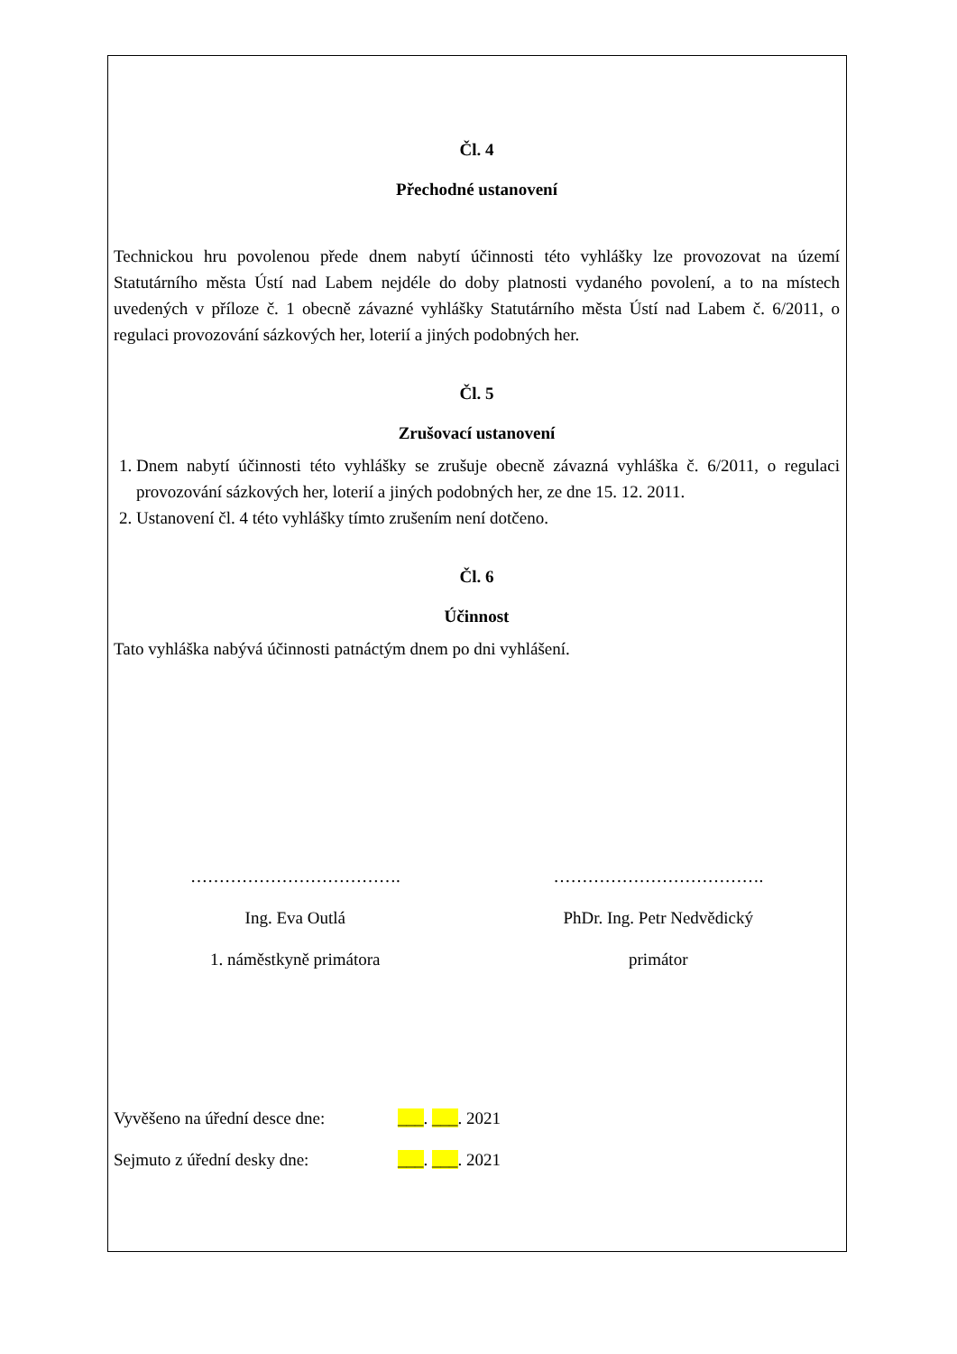Čl. 4
Přechodné ustanovení
Technickou hru povolenou přede dnem nabytí účinnosti této vyhlášky lze provozovat na území Statutárního města Ústí nad Labem nejdéle do doby platnosti vydaného povolení, a to na místech uvedených v příloze č. 1 obecně závazné vyhlášky Statutárního města Ústí nad Labem č. 6/2011, o regulaci provozování sázkových her, loterií a jiných podobných her.
Čl. 5
Zrušovací ustanovení
1. Dnem nabytí účinnosti této vyhlášky se zrušuje obecně závazná vyhláška č. 6/2011, o regulaci provozování sázkových her, loterií a jiných podobných her, ze dne 15. 12. 2011.
2. Ustanovení čl. 4 této vyhlášky tímto zrušením není dotčeno.
Čl. 6
Účinnost
Tato vyhláška nabývá účinnosti patnáctým dnem po dni vyhlášení.
……………………………….
Ing. Eva Outlá
1. náměstkyně primátora
……………………………….
PhDr. Ing. Petr Nedvědický
primátor
Vyvěšeno na úřední desce dne: ___. ___. 2021
Sejmuto z úřední desky dne: ___. ___. 2021